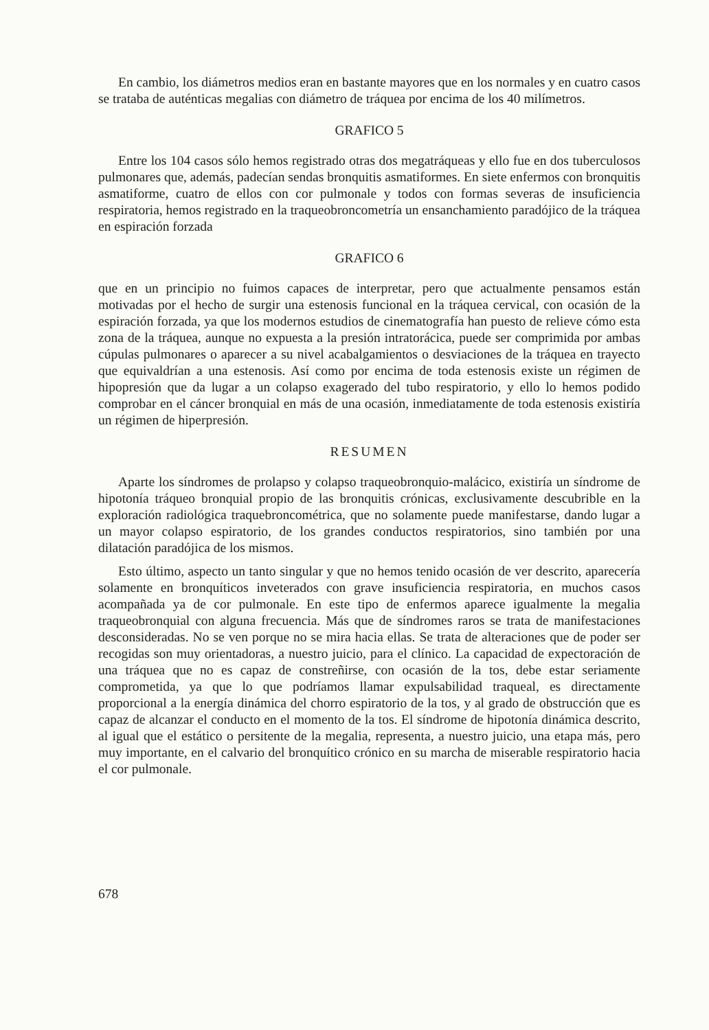En cambio, los diámetros medios eran en bastante mayores que en los normales y en cuatro casos se trataba de auténticas megalias con diámetro de tráquea por encima de los 40 milímetros.
GRAFICO 5
Entre los 104 casos sólo hemos registrado otras dos megatráqueas y ello fue en dos tuberculosos pulmonares que, además, padecían sendas bronquitis asmatiformes. En siete enfermos con bronquitis asmatiforme, cuatro de ellos con cor pulmonale y todos con formas severas de insuficiencia respiratoria, hemos registrado en la traqueobroncometría un ensanchamiento paradójico de la tráquea en espiración forzada
GRAFICO 6
que en un principio no fuimos capaces de interpretar, pero que actualmente pensamos están motivadas por el hecho de surgir una estenosis funcional en la tráquea cervical, con ocasión de la espiración forzada, ya que los modernos estudios de cinematografía han puesto de relieve cómo esta zona de la tráquea, aunque no expuesta a la presión intratorácica, puede ser comprimida por ambas cúpulas pulmonares o aparecer a su nivel acabalgamientos o desviaciones de la tráquea en trayecto que equivaldrían a una estenosis. Así como por encima de toda estenosis existe un régimen de hipopresión que da lugar a un colapso exagerado del tubo respiratorio, y ello lo hemos podido comprobar en el cáncer bronquial en más de una ocasión, inmediatamente de toda estenosis existiría un régimen de hiperpresión.
RESUMEN
Aparte los síndromes de prolapso y colapso traqueobronquio-malácico, existiría un síndrome de hipotonía tráqueo bronquial propio de las bronquitis crónicas, exclusivamente descubrible en la exploración radiológica traquebroncométrica, que no solamente puede manifestarse, dando lugar a un mayor colapso espiratorio, de los grandes conductos respiratorios, sino también por una dilatación paradójica de los mismos.
Esto último, aspecto un tanto singular y que no hemos tenido ocasión de ver descrito, aparecería solamente en bronquíticos inveterados con grave insuficiencia respiratoria, en muchos casos acompañada ya de cor pulmonale. En este tipo de enfermos aparece igualmente la megalia traqueobronquial con alguna frecuencia. Más que de síndromes raros se trata de manifestaciones desconsideradas. No se ven porque no se mira hacia ellas. Se trata de alteraciones que de poder ser recogidas son muy orientadoras, a nuestro juicio, para el clínico. La capacidad de expectoración de una tráquea que no es capaz de constreñirse, con ocasión de la tos, debe estar seriamente comprometida, ya que lo que podríamos llamar expulsabilidad traqueal, es directamente proporcional a la energía dinámica del chorro espiratorio de la tos, y al grado de obstrucción que es capaz de alcanzar el conducto en el momento de la tos. El síndrome de hipotonía dinámica descrito, al igual que el estático o persitente de la megalia, representa, a nuestro juicio, una etapa más, pero muy importante, en el calvario del bronquítico crónico en su marcha de miserable respiratorio hacia el cor pulmonale.
678